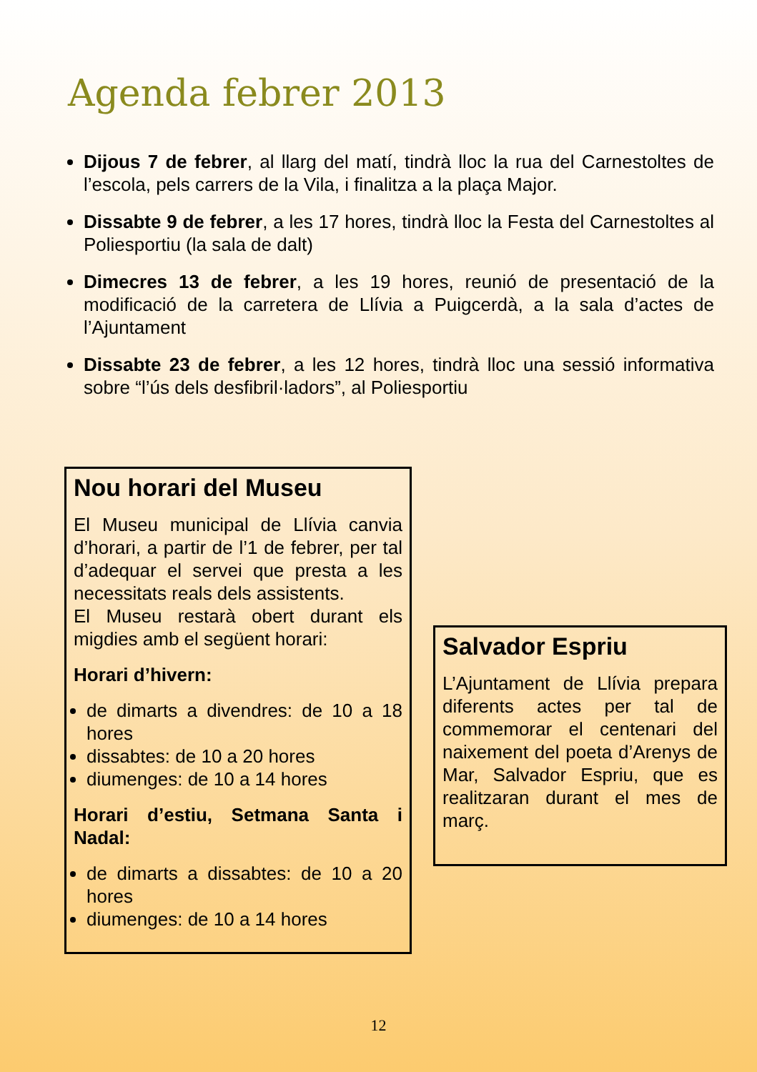Agenda febrer 2013
Dijous 7 de febrer, al llarg del matí, tindrà lloc la rua del Carnestoltes de l’escola, pels carrers de la Vila, i finalitza a la plaça Major.
Dissabte 9 de febrer, a les 17 hores, tindrà lloc la Festa del Carnestoltes al Poliesportiu (la sala de dalt)
Dimecres 13 de febrer, a les 19 hores, reunió de presentació de la modificació de la carretera de Llívia a Puigcerdà, a la sala d’actes de l’Ajuntament
Dissabte 23 de febrer, a les 12 hores, tindrà lloc una sessió informativa sobre “l’ús dels desfibril·ladors”, al Poliesportiu
Nou horari del Museu
El Museu municipal de Llívia canvia d’horari, a partir de l’1 de febrer, per tal d’adequar el servei que presta a les necessitats reals dels assistents.
El Museu restarà obert durant els migdies amb el següent horari:
Horari d’hivern:
de dimarts a divendres: de 10 a 18 hores
dissabtes: de 10 a 20 hores
diumenges: de 10 a 14 hores
Horari d’estiu, Setmana Santa i Nadal:
de dimarts a dissabtes: de 10 a 20 hores
diumenges: de 10 a 14 hores
Salvador Espriu
L’Ajuntament de Llívia prepara diferents actes per tal de commemorar el centenari del naixement del poeta d’Arenys de Mar, Salvador Espriu, que es realitzaran durant el mes de març.
12